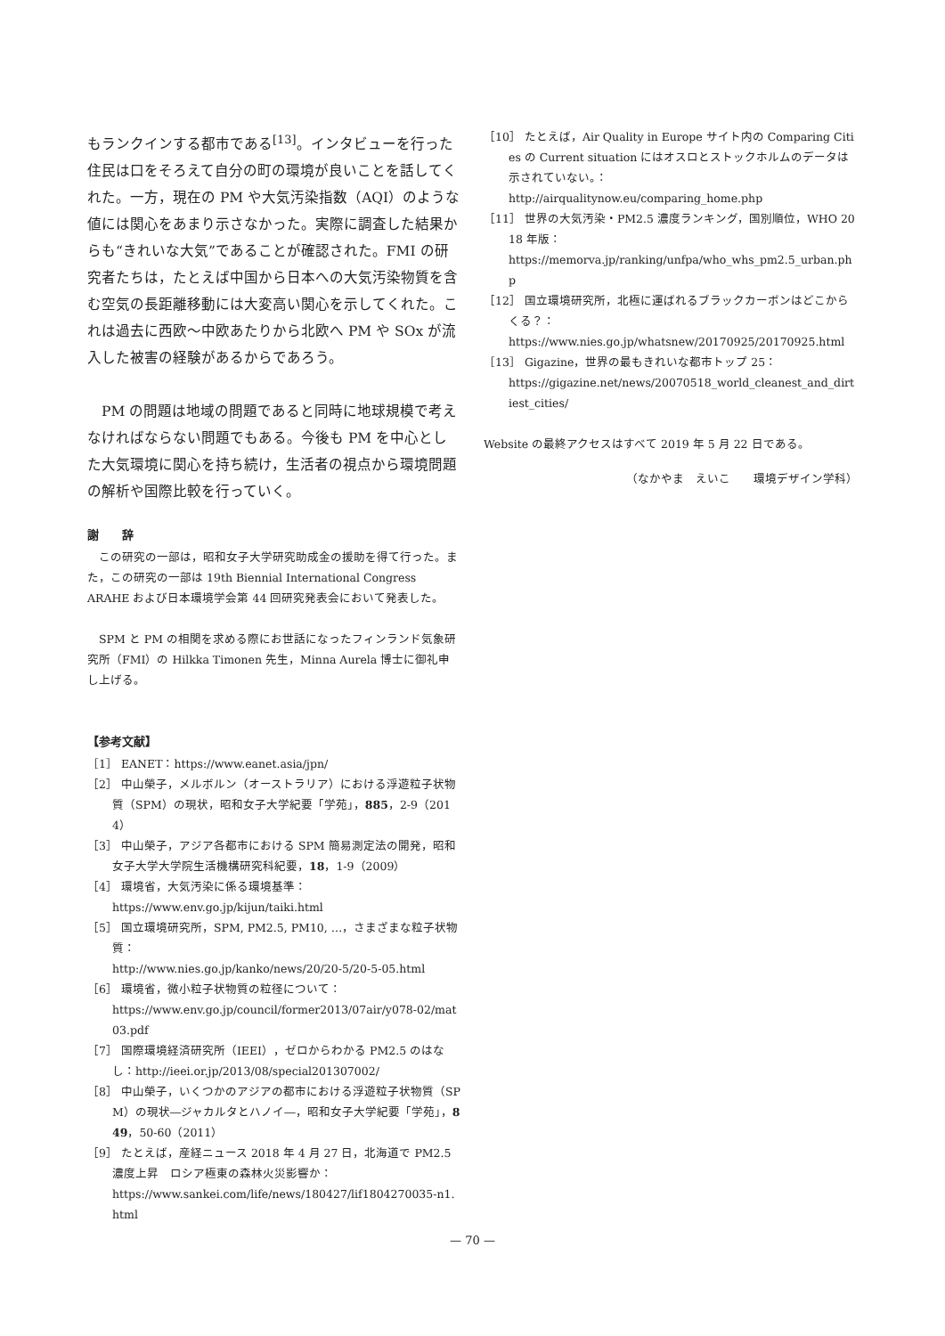もランクインする都市である<sup>[13]</sup>。インタビューを行った住民は口をそろえて自分の町の環境が良いことを話してくれた。一方，現在の PM や大気汚染指数（AQI）のような値には関心をあまり示さなかった。実際に調査した結果からも“きれいな大気”であることが確認された。FMI の研究者たちは，たとえば中国から日本への大気汚染物質を含む空気の長距離移動には大変高い関心を示してくれた。これは過去に西欧〜中欧あたりから北欧へ PM や SOx が流入した被害の経験があるからであろう。
　PM の問題は地域の問題であると同時に地球規模で考えなければならない問題でもある。今後も PM を中心とした大気環境に関心を持ち続け，生活者の視点から環境問題の解析や国際比較を行っていく。
謝　　辞
　この研究の一部は，昭和女子大学研究助成金の援助を得て行った。また，この研究の一部は 19th Biennial International Congress ARAHE および日本環境学会第 44 回研究発表会において発表した。
　SPM と PM の相関を求める際にお世話になったフィンランド気象研究所（FMI）の Hilkka Timonen 先生，Minna Aurela 博士に御礼申し上げる。
【参考文献】
［1］ EANET：https://www.eanet.asia/jpn/
［2］ 中山榮子，メルボルン（オーストラリア）における浮遊粒子状物質（SPM）の現状，昭和女子大学紀要「学苑」，885，2-9（2014）
［3］ 中山榮子，アジア各都市における SPM 簡易測定法の開発，昭和女子大学大学院生活機構研究科紀要，18，1-9（2009）
［4］ 環境省，大気汚染に係る環境基準：
https://www.env.go.jp/kijun/taiki.html
［5］ 国立環境研究所，SPM, PM2.5, PM10, …，さまざまな粒子状物質：
http://www.nies.go.jp/kanko/news/20/20-5/20-5-05.html
［6］ 環境省，微小粒子状物質の粒径について：
https://www.env.go.jp/council/former2013/07air/y078-02/mat03.pdf
［7］ 国際環境経済研究所（IEEI），ゼロからわかる PM2.5 のはなし：http://ieei.or.jp/2013/08/special201307002/
［8］ 中山榮子，いくつかのアジアの都市における浮遊粒子状物質（SPM）の現状―ジャカルタとハノイ―，昭和女子大学紀要「学苑」，849，50-60（2011）
［9］ たとえば，産経ニュース 2018 年 4 月 27 日，北海道で PM2.5 濃度上昇　ロシア極東の森林火災影響か：
https://www.sankei.com/life/news/180427/lif1804270035-n1.html
［10］ たとえば，Air Quality in Europe サイト内の Comparing Cities の Current situation にはオスロとストックホルムのデータは示されていない。：
http://airqualitynow.eu/comparing_home.php
［11］ 世界の大気汚染・PM2.5 濃度ランキング，国別順位，WHO 2018 年版：
https://memorva.jp/ranking/unfpa/who_whs_pm2.5_urban.php
［12］ 国立環境研究所，北極に運ばれるブラックカーボンはどこからくる？：
https://www.nies.go.jp/whatsnew/20170925/20170925.html
［13］ Gigazine，世界の最もきれいな都市トップ 25：
https://gigazine.net/news/20070518_world_cleanest_and_dirtiest_cities/
Website の最終アクセスはすべて 2019 年 5 月 22 日である。
（なかやま　えいこ　　環境デザイン学科）
— 70 —